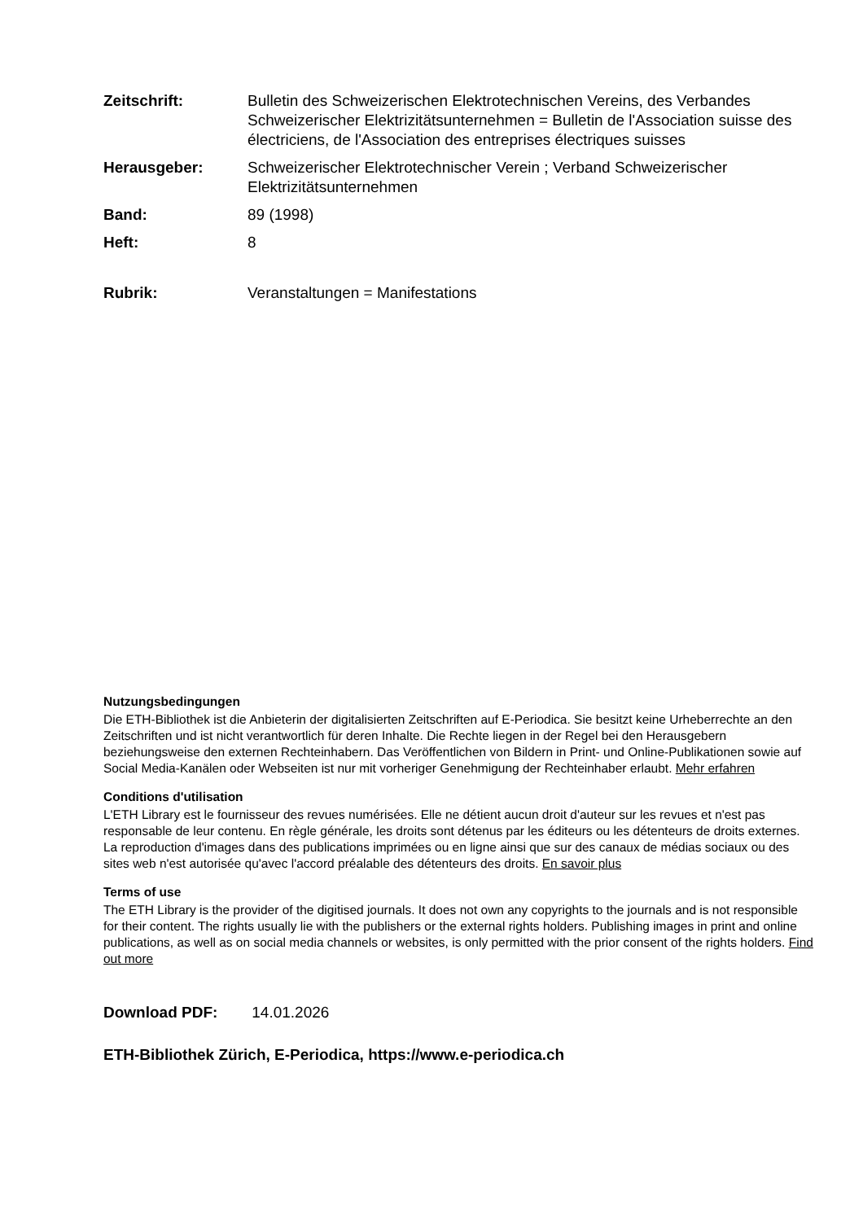| Zeitschrift: | Bulletin des Schweizerischen Elektrotechnischen Vereins, des Verbandes Schweizerischer Elektrizitätsunternehmen = Bulletin de l'Association suisse des électriciens, de l'Association des entreprises électriques suisses |
| Herausgeber: | Schweizerischer Elektrotechnischer Verein ; Verband Schweizerischer Elektrizitätsunternehmen |
| Band: | 89 (1998) |
| Heft: | 8 |
| Rubrik: | Veranstaltungen = Manifestations |
Nutzungsbedingungen
Die ETH-Bibliothek ist die Anbieterin der digitalisierten Zeitschriften auf E-Periodica. Sie besitzt keine Urheberrechte an den Zeitschriften und ist nicht verantwortlich für deren Inhalte. Die Rechte liegen in der Regel bei den Herausgebern beziehungsweise den externen Rechteinhabern. Das Veröffentlichen von Bildern in Print- und Online-Publikationen sowie auf Social Media-Kanälen oder Webseiten ist nur mit vorheriger Genehmigung der Rechteinhaber erlaubt. Mehr erfahren
Conditions d'utilisation
L'ETH Library est le fournisseur des revues numérisées. Elle ne détient aucun droit d'auteur sur les revues et n'est pas responsable de leur contenu. En règle générale, les droits sont détenus par les éditeurs ou les détenteurs de droits externes. La reproduction d'images dans des publications imprimées ou en ligne ainsi que sur des canaux de médias sociaux ou des sites web n'est autorisée qu'avec l'accord préalable des détenteurs des droits. En savoir plus
Terms of use
The ETH Library is the provider of the digitised journals. It does not own any copyrights to the journals and is not responsible for their content. The rights usually lie with the publishers or the external rights holders. Publishing images in print and online publications, as well as on social media channels or websites, is only permitted with the prior consent of the rights holders. Find out more
Download PDF: 14.01.2026
ETH-Bibliothek Zürich, E-Periodica, https://www.e-periodica.ch